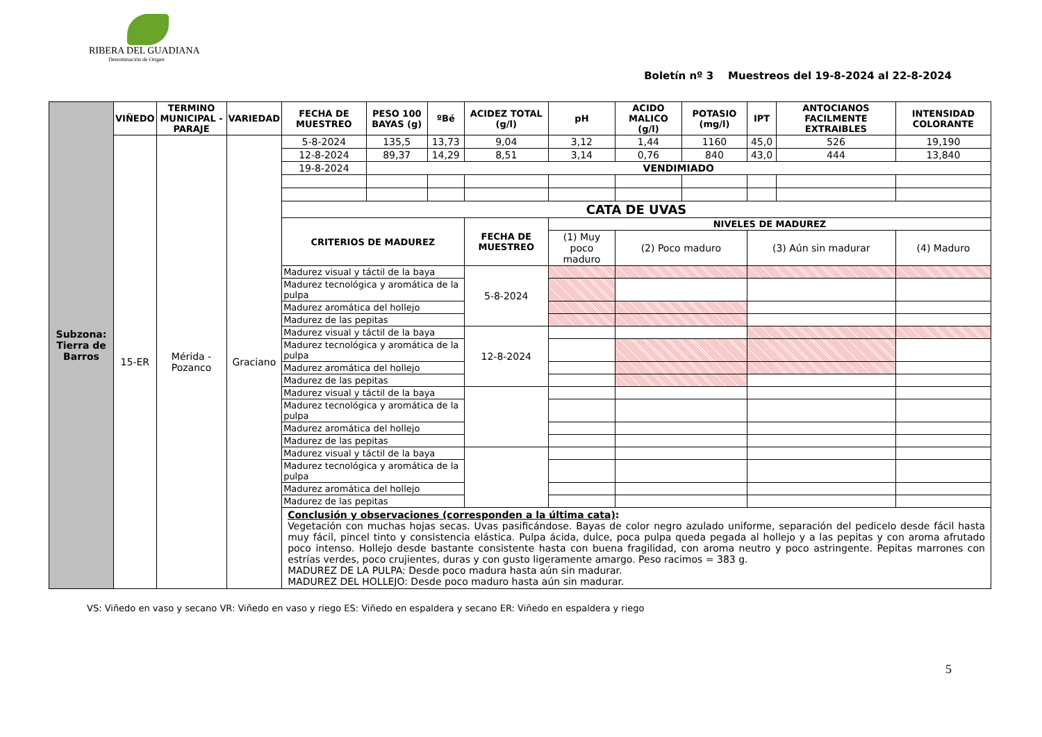RIBERA DEL GUADIANA
Denominación de Origen
Boletín nº 3 Muestreos del 19-8-2024 al 22-8-2024
| Subzona: Tierra de Barros | VIÑEDO | TERMINO MUNICIPAL - PARAJE | VARIEDAD | FECHA DE MUESTREO | PESO 100 BAYAS (g) | ºBé | ACIDEZ TOTAL (g/l) | | pH | ACIDO MALICO (g/l) | POTASIO (mg/l) | IPT | ANTOCIANOS FACILMENTE EXTRAIBLES | INTENSIDAD COLORANTE |
| | 15-ER | Mérida - Pozanco | Graciano | 5-8-2024 | 135,5 | 13,73 | 9,04 | | 3,12 | 1,44 | 1160 | 45,0 | 526 | 19,190 |
| | | | | 12-8-2024 | 89,37 | 14,29 | 8,51 | | 3,14 | 0,76 | 840 | 43,0 | 444 | 13,840 |
| | | | | 19-8-2024 | VENDIMIADO | | | | | | | | | |
| | | | | CATA DE UVAS | | | | | | | | | | |
| | | | | CRITERIOS DE MADUREZ | | | FECHA DE MUESTREO | NIVELES DE MADUREZ | | | | | | |
| | | | | | | | | (1) Muy poco maduro | | (2) Poco maduro | | (3) Aún sin madurar | | (4) Maduro |
| | | | | Madurez visual y táctil de la baya | | | 5-8-2024 | | | | | | | |
| | | | | Madurez tecnológica y aromática de la pulpa | | | | | | | | | | |
| | | | | Madurez aromática del hollejo | | | | | | | | | | |
| | | | | Madurez de las pepitas | | | | | | | | | | |
| | | | | Madurez visual y táctil de la baya | | | 12-8-2024 | | | | | | | |
| | | | | Madurez tecnológica y aromática de la pulpa | | | | | | | | | | |
| | | | | Madurez aromática del hollejo | | | | | | | | | | |
| | | | | Madurez de las pepitas | | | | | | | | | | |
| | | | | Madurez visual y táctil de la baya | | | | | | | | | | |
| | | | | Madurez tecnológica y aromática de la pulpa | | | | | | | | | | |
| | | | | Madurez aromática del hollejo | | | | | | | | | | |
| | | | | Madurez de las pepitas | | | | | | | | | | |
| | | | | Madurez visual y táctil de la baya | | | | | | | | | | |
| | | | | Madurez tecnológica y aromática de la pulpa | | | | | | | | | | |
| | | | | Madurez aromática del hollejo | | | | | | | | | | |
| | | | | Madurez de las pepitas | | | | | | | | | | |
| | | | | Conclusión y observaciones (corresponden a la última cata) : Vegetación con muchas hojas secas. Uvas pasificándose. Bayas de color negro azulado uniforme, separación del pedicelo desde fácil hasta muy fácil, pincel tinto y consistencia elástica. Pulpa ácida, dulce, poca pulpa queda pegada al hollejo y a las pepitas y con aroma afrutado poco intenso. Hollejo desde bastante consistente hasta con buena fragilidad, con aroma neutro y poco astringente. Pepitas marrones con estrías verdes, poco crujientes, duras y con gusto ligeramente amargo. Peso racimos = 383 g. MADUREZ DE LA PULPA: Desde poco madura hasta aún sin madurar. MADUREZ DEL HOLLEJO: Desde poco maduro hasta aún sin madurar. | | | | | | | | | | |
VS: Viñedo en vaso y secano VR: Viñedo en vaso y riego ES: Viñedo en espaldera y secano ER: Viñedo en espaldera y riego
5